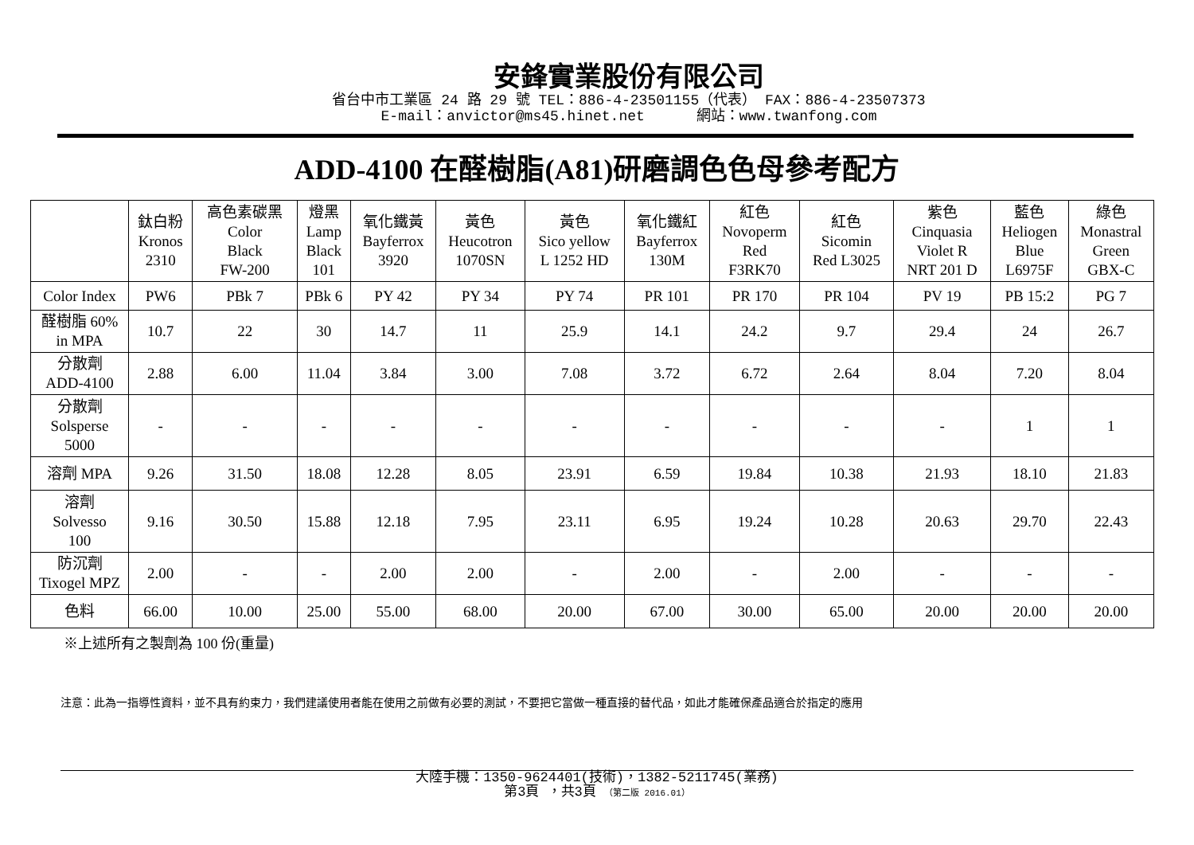安鋒實業股份有限公司
省台中市工業區 24 路 29 號 TEL：886-4-23501155（代表） FAX：886-4-23507373
E-mail：anvictor@ms45.hinet.net 網站：www.twanfong.com
ADD-4100 在醛樹脂(A81)研磨調色色母參考配方
| | 鈦白粉 Kronos 2310 | 高色素碳黑 Color Black FW-200 | 燈黑 Lamp Black 101 | 氧化鐵黃 Bayferrox 3920 | 黃色 Heucotron 1070SN | 黃色 Sico yellow L 1252 HD | 氧化鐵紅 Bayferrox 130M | 紅色 Novoperm Red F3RK70 | 紅色 Sicomin Red L3025 | 紫色 Cinquasia Violet R NRT 201 D | 藍色 Heliogen Blue L6975F | 綠色 Monastral Green GBX-C |
| Color Index | PW6 | PBk 7 | PBk 6 | PY 42 | PY 34 | PY 74 | PR 101 | PR 170 | PR 104 | PV 19 | PB 15:2 | PG 7 |
| 醛樹脂 60% in MPA | 10.7 | 22 | 30 | 14.7 | 11 | 25.9 | 14.1 | 24.2 | 9.7 | 29.4 | 24 | 26.7 |
| 分散劑 ADD-4100 | 2.88 | 6.00 | 11.04 | 3.84 | 3.00 | 7.08 | 3.72 | 6.72 | 2.64 | 8.04 | 7.20 | 8.04 |
| 分散劑 Solsperse 5000 | - | - | - | - | - | - | - | - | - | - | 1 | 1 |
| 溶劑 MPA | 9.26 | 31.50 | 18.08 | 12.28 | 8.05 | 23.91 | 6.59 | 19.84 | 10.38 | 21.93 | 18.10 | 21.83 |
| 溶劑 Solvesso 100 | 9.16 | 30.50 | 15.88 | 12.18 | 7.95 | 23.11 | 6.95 | 19.24 | 10.28 | 20.63 | 29.70 | 22.43 |
| 防沉劑 Tixogel MPZ | 2.00 | - | - | 2.00 | 2.00 | - | 2.00 | - | 2.00 | - | - | - |
| 色料 | 66.00 | 10.00 | 25.00 | 55.00 | 68.00 | 20.00 | 67.00 | 30.00 | 65.00 | 20.00 | 20.00 | 20.00 |
※上述所有之製劑為 100 份(重量)
注意：此為一指導性資料，並不具有約束力，我們建議使用者能在使用之前做有必要的測試，不要把它當做一種直接的替代品，如此才能確保產品適合於指定的應用
大陸手機：1350-9624401(技術)，1382-5211745(業務)
第3頁 ，共3頁 （第二版 2016.01）